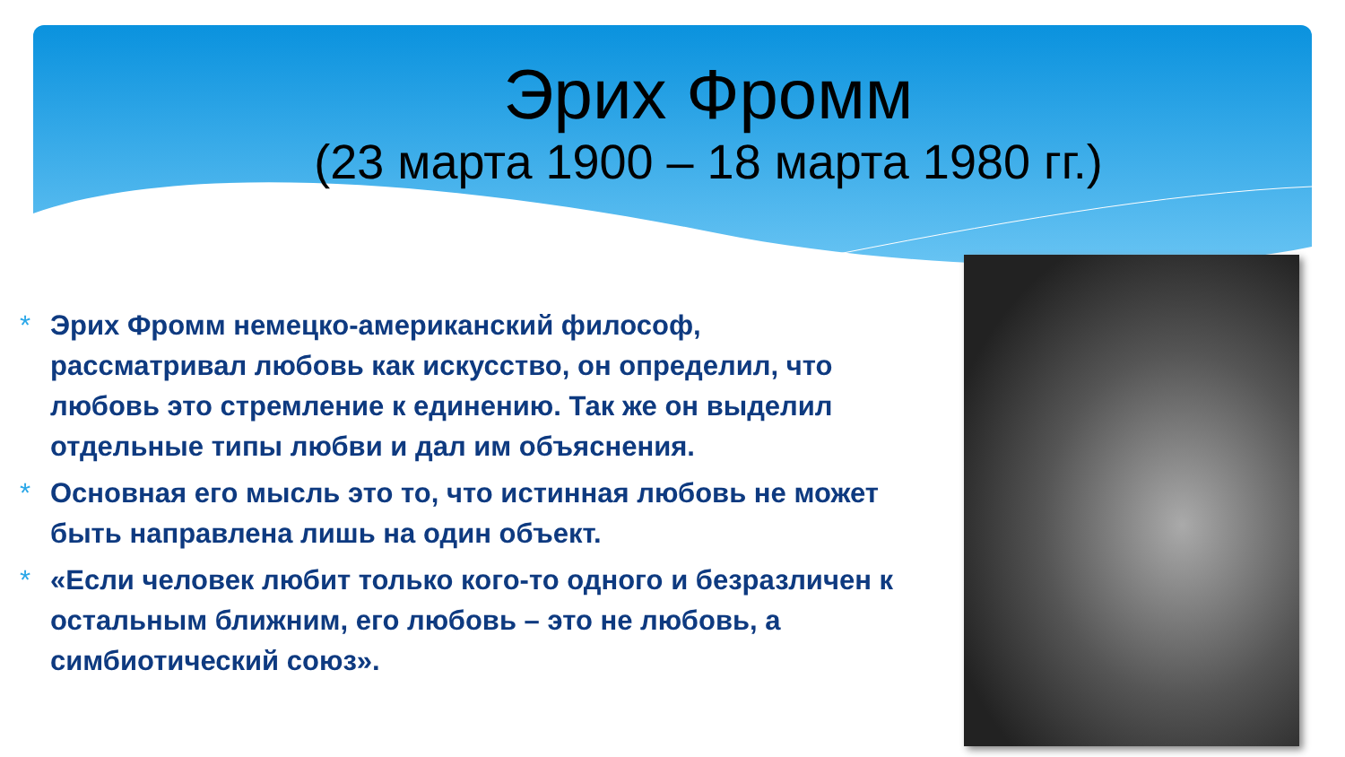Эрих Фромм
(23 марта 1900 – 18 марта 1980 гг.)
* Эрих Фромм немецко-американский философ, рассматривал любовь как искусство, он определил, что любовь это стремление к единению. Так же он выделил отдельные типы любви и дал им объяснения.
* Основная его мысль это то, что истинная любовь не может быть направлена лишь на один объект.
* «Если человек любит только кого-то одного и безразличен к остальным ближним, его любовь – это не любовь, а симбиотический союз».